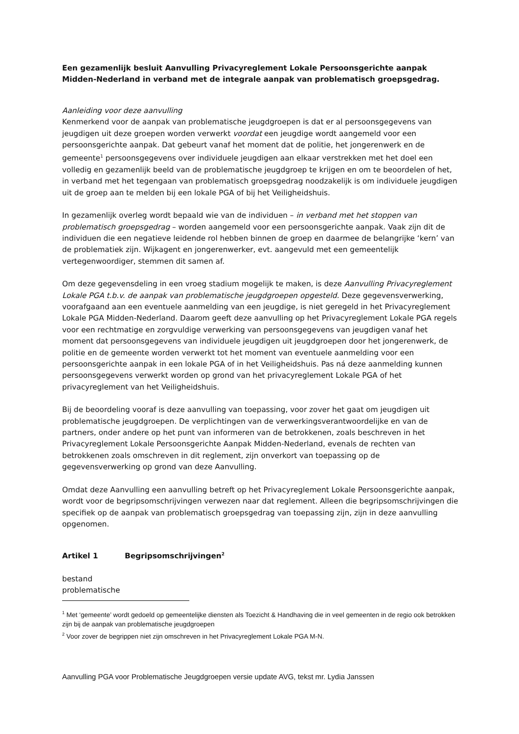Een gezamenlijk besluit Aanvulling Privacyreglement Lokale Persoonsgerichte aanpak Midden-Nederland in verband met de integrale aanpak van problematisch groepsgedrag.
Aanleiding voor deze aanvulling
Kenmerkend voor de aanpak van problematische jeugdgroepen is dat er al persoonsgegevens van jeugdigen uit deze groepen worden verwerkt voordat een jeugdige wordt aangemeld voor een persoonsgerichte aanpak. Dat gebeurt vanaf het moment dat de politie, het jongerenwerk en de gemeente<sup>1</sup> persoonsgegevens over individuele jeugdigen aan elkaar verstrekken met het doel een volledig en gezamenlijk beeld van de problematische jeugdgroep te krijgen en om te beoordelen of het, in verband met het tegengaan van problematisch groepsgedrag noodzakelijk is om individuele jeugdigen uit de groep aan te melden bij een lokale PGA of bij het Veiligheidshuis.
In gezamenlijk overleg wordt bepaald wie van de individuen – in verband met het stoppen van problematisch groepsgedrag – worden aangemeld voor een persoonsgerichte aanpak. Vaak zijn dit de individuen die een negatieve leidende rol hebben binnen de groep en daarmee de belangrijke ‘kern’ van de problematiek zijn. Wijkagent en jongerenwerker, evt. aangevuld met een gemeentelijk vertegenwoordiger, stemmen dit samen af.
Om deze gegevensdeling in een vroeg stadium mogelijk te maken, is deze Aanvulling Privacyreglement Lokale PGA t.b.v. de aanpak van problematische jeugdgroepen opgesteld. Deze gegevensverwerking, voorafgaand aan een eventuele aanmelding van een jeugdige, is niet geregeld in het Privacyreglement Lokale PGA Midden-Nederland. Daarom geeft deze aanvulling op het Privacyreglement Lokale PGA regels voor een rechtmatige en zorgvuldige verwerking van persoonsgegevens van jeugdigen vanaf het moment dat persoonsgegevens van individuele jeugdigen uit jeugdgroepen door het jongerenwerk, de politie en de gemeente worden verwerkt tot het moment van eventuele aanmelding voor een persoonsgerichte aanpak in een lokale PGA of in het Veiligheidshuis. Pas ná deze aanmelding kunnen persoonsgegevens verwerkt worden op grond van het privacyreglement Lokale PGA of het privacyreglement van het Veiligheidshuis.
Bij de beoordeling vooraf is deze aanvulling van toepassing, voor zover het gaat om jeugdigen uit problematische jeugdgroepen. De verplichtingen van de verwerkingsverantwoordelijke en van de partners, onder andere op het punt van informeren van de betrokkenen, zoals beschreven in het Privacyreglement Lokale Persoonsgerichte Aanpak Midden-Nederland, evenals de rechten van betrokkenen zoals omschreven in dit reglement, zijn onverkort van toepassing op de gegevensverwerking op grond van deze Aanvulling.
Omdat deze Aanvulling een aanvulling betreft op het Privacyreglement Lokale Persoonsgerichte aanpak, wordt voor de begripsomschrijvingen verwezen naar dat reglement. Alleen die begripsomschrijvingen die specifiek op de aanpak van problematisch groepsgedrag van toepassing zijn, zijn in deze aanvulling opgenomen.
Artikel 1 Begripsomschrijvingen<sup>2</sup>
bestand
problematische
<sup>1</sup> Met ‘gemeente’ wordt gedoeld op gemeentelijke diensten als Toezicht & Handhaving die in veel gemeenten in de regio ook betrokken zijn bij de aanpak van problematische jeugdgroepen
<sup>2</sup> Voor zover de begrippen niet zijn omschreven in het Privacyreglement Lokale PGA M-N.
Aanvulling PGA voor Problematische Jeugdgroepen versie update AVG, tekst mr. Lydia Janssen